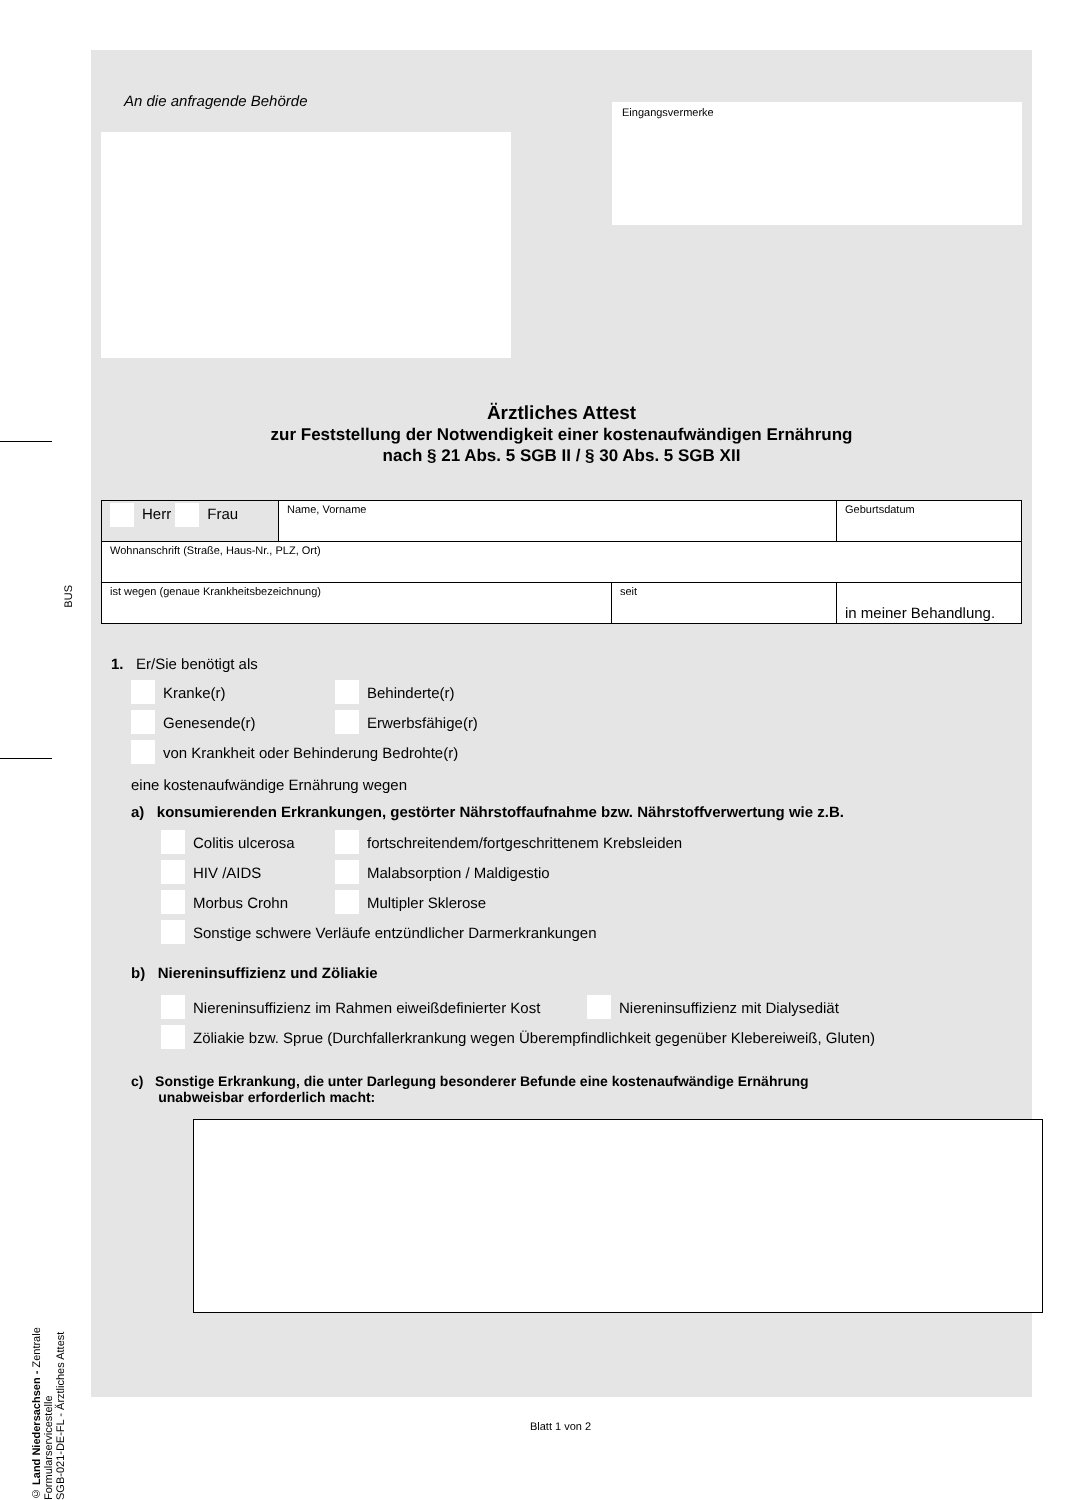BUS
© Land Niedersachsen - Zentrale Formularservicestelle
SGB-021-DE-FL - Ärztliches Attest
An die anfragende Behörde Eingangsvermerke
Ärztliches Attest
zur Feststellung der Notwendigkeit einer kostenaufwändigen Ernährung
nach § 21 Abs. 5 SGB II / § 30 Abs. 5 SGB XII
| Herr Frau | Name, Vorname | | Geburtsdatum |
| Wohnanschrift (Straße, Haus-Nr., PLZ, Ort) | | | |
| ist wegen (genaue Krankheitsbezeichnung) | | seit | in meiner Behandlung. |
1. Er/Sie benötigt als
Kranke(r) Behinderte(r)
Genesende(r) Erwerbsfähige(r)
von Krankheit oder Behinderung Bedrohte(r)
eine kostenaufwändige Ernährung wegen
a) konsumierenden Erkrankungen, gestörter Nährstoffaufnahme bzw. Nährstoffverwertung wie z.B.
Colitis ulcerosa fortschreitendem/fortgeschrittenem Krebsleiden
HIV /AIDS Malabsorption / Maldigestio
Morbus Crohn Multipler Sklerose
Sonstige schwere Verläufe entzündlicher Darmerkrankungen
b) Niereninsuffizienz und Zöliakie
Niereninsuffizienz im Rahmen eiweißdefinierter Kost Niereninsuffizienz mit Dialysediät
Zöliakie bzw. Sprue (Durchfallerkrankung wegen Überempfindlichkeit gegenüber Klebereiweiß, Gluten)
c) Sonstige Erkrankung, die unter Darlegung besonderer Befunde eine kostenaufwändige Ernährung
unabweisbar erforderlich macht:
Blatt 1 von 2